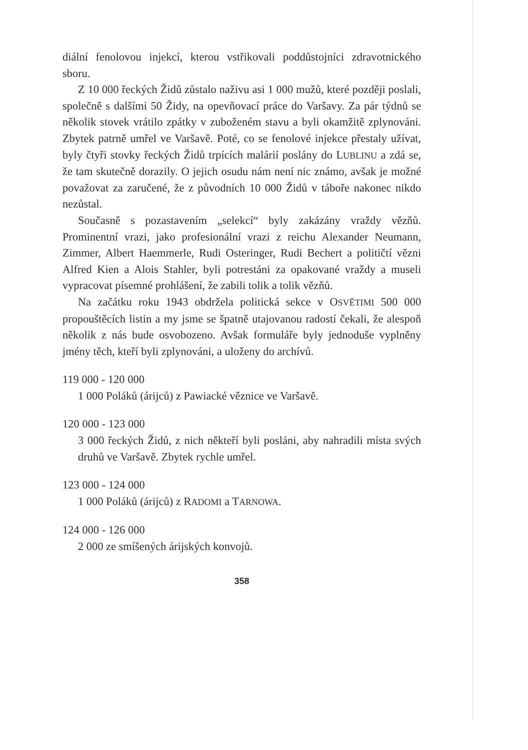diální fenolovou injekcí, kterou vstřikovali poddůstojníci zdravotnického sboru.
Z 10 000 řeckých Židů zůstalo naživu asi 1 000 mužů, které později poslali, společně s dalšími 50 Židy, na opevňovací práce do Varšavy. Za pár týdnů se několik stovek vrátilo zpátky v zuboženém stavu a byli okamžitě zplynováni. Zbytek patrně umřel ve Varšavě. Poté, co se fenolové injekce přestaly užívat, byly čtyři stovky řeckých Židů trpících malárií poslány do LUBLINU a zdá se, že tam skutečně dorazily. O jejich osudu nám není nic známo, avšak je možné považovat za zaručené, že z původních 10 000 Židů v táboře nakonec nikdo nezůstal.
Současně s pozastavením „selekcí“ byly zakázány vraždy vězňů. Prominentní vrazi, jako profesionální vrazi z reichu Alexander Neumann, Zimmer, Albert Haemmerle, Rudi Osteringer, Rudi Bechert a političtí vězni Alfred Kien a Alois Stahler, byli potrestáni za opakované vraždy a museli vypracovat písemné prohlášení, že zabili tolik a tolik vězňů.
Na začátku roku 1943 obdržela politická sekce v OSVĚTIMI 500 000 propouštěcích listin a my jsme se špatně utajovanou radostí čekali, že alespoň několik z nás bude osvobozeno. Avšak formuláře byly jednoduše vyplněny jmény těch, kteří byli zplynováni, a uloženy do archívů.
119 000 - 120 000
1 000 Poláků (árijců) z Pawiacké věznice ve Varšavě.
120 000 - 123 000
3 000 řeckých Židů, z nich někteří byli posláni, aby nahradili místa svých druhů ve Varšavě. Zbytek rychle umřel.
123 000 - 124 000
1 000 Poláků (árijců) z RADOMI a TARNOWA.
124 000 - 126 000
2 000 ze smíšených árijských konvojů.
358